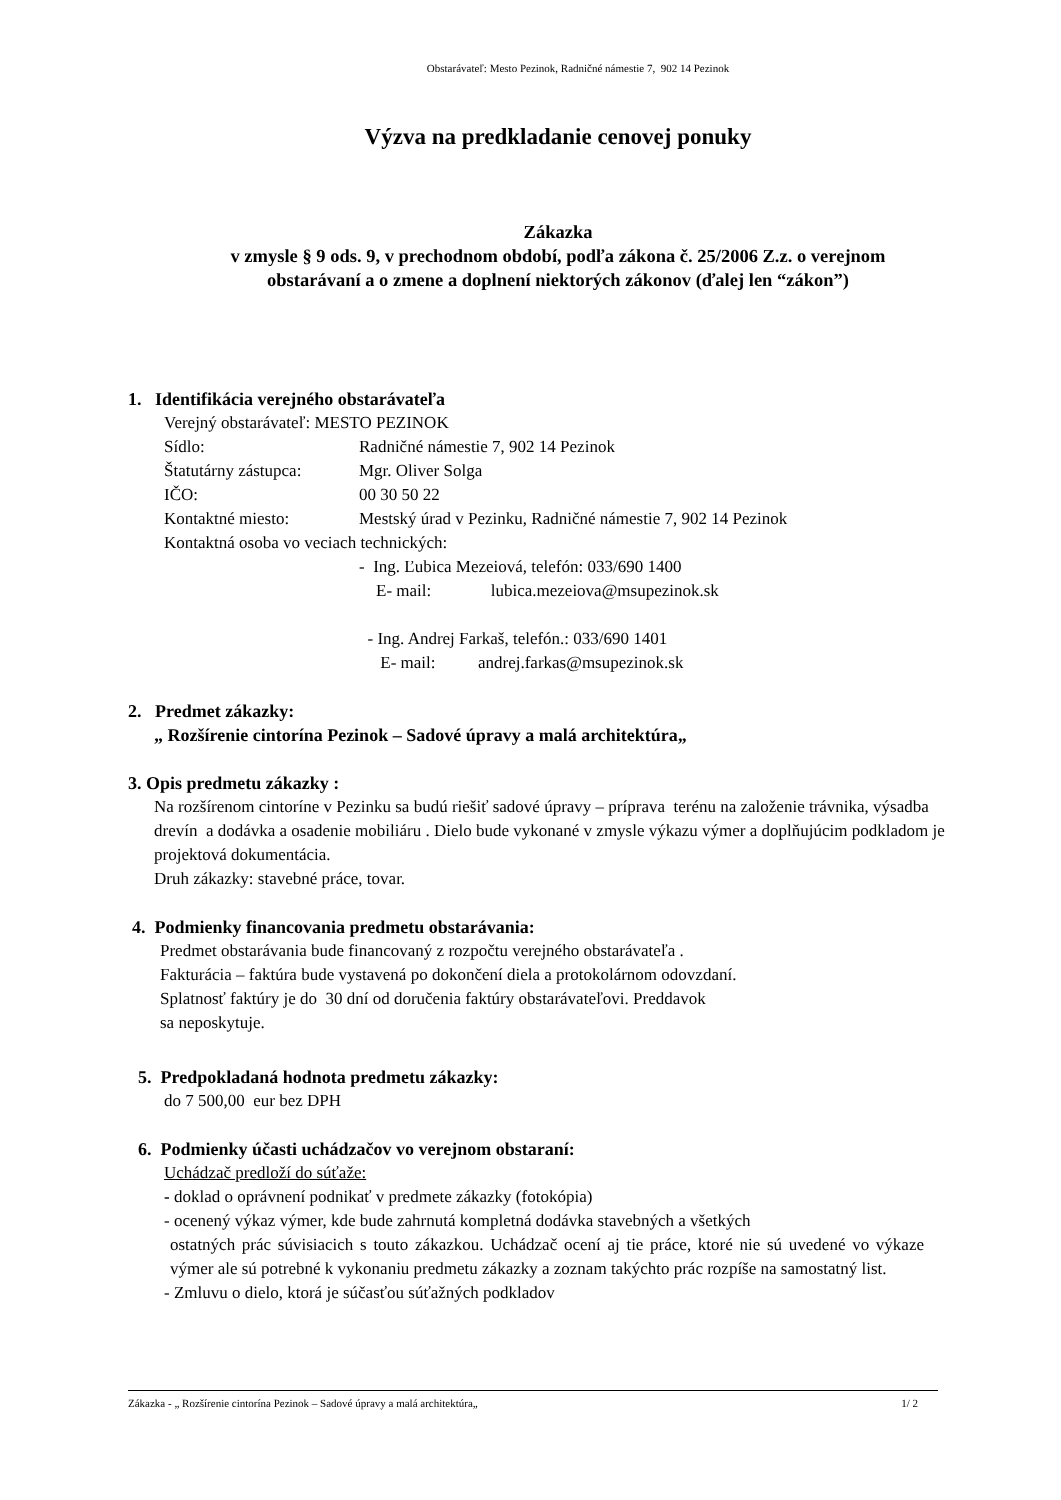Obstarávateľ: Mesto Pezinok, Radničné námestie 7, 902 14 Pezinok
Výzva na predkladanie cenovej ponuky
Zákazka
v zmysle § 9 ods. 9, v prechodnom období, podľa zákona č. 25/2006 Z.z. o verejnom
obstarávaní a o zmene a doplnení niektorých zákonov (ďalej len “zákon”)
1. Identifikácia verejného obstarávateľa
| Verejný obstarávateľ: MESTO PEZINOK | |
| Sídlo: | Radničné námestie 7, 902 14 Pezinok |
| Štatutárny zástupca: | Mgr. Oliver Solga |
| IČO: | 00 30 50 22 |
| Kontaktné miesto: | Mestský úrad v Pezinku, Radničné námestie 7, 902 14 Pezinok |
| Kontaktná osoba vo veciach technických: | |
| | - Ing. Ľubica Mezeiová, telefón: 033/690 1400 E- mail: lubica.mezeiova@msupezinok.sk - Ing. Andrej Farkaš, telefón.: 033/690 1401 E- mail: andrej.farkas@msupezinok.sk |
2. Predmet zákazky:
„ Rozšírenie cintorína Pezinok – Sadové úpravy a malá architektúra„
3. Opis predmetu zákazky :
Na rozšírenom cintoríne v Pezinku sa budú riešiť sadové úpravy – príprava terénu na založenie trávnika, výsadba drevín a dodávka a osadenie mobiliáru . Dielo bude vykonané v zmysle výkazu výmer a doplňujúcim podkladom je projektová dokumentácia.
Druh zákazky: stavebné práce, tovar.
4. Podmienky financovania predmetu obstarávania:
Predmet obstarávania bude financovaný z rozpočtu verejného obstarávateľa .
Fakturácia – faktúra bude vystavená po dokončení diela a protokolárnom odovzdaní.
Splatnosť faktúry je do 30 dní od doručenia faktúry obstarávateľovi. Preddavok
sa neposkytuje.
5. Predpokladaná hodnota predmetu zákazky:
do 7 500,00 eur bez DPH
6. Podmienky účasti uchádzačov vo verejnom obstaraní:
Uchádzač predloží do súťaže:
- doklad o oprávnení podnikať v predmete zákazky (fotokópia)
- ocenený výkaz výmer, kde bude zahrnutá kompletná dodávka stavebných a všetkých
ostatných prác súvisiacich s touto zákazkou. Uchádzač ocení aj tie práce, ktoré nie sú uvedené vo výkaze výmer ale sú potrebné k vykonaniu predmetu zákazky a zoznam takýchto prác rozpíše na samostatný list.
- Zmluvu o dielo, ktorá je súčasťou súťažných podkladov
Zákazka - „ Rozšírenie cintorína Pezinok – Sadové úpravy a malá architektúra„ 1/ 2